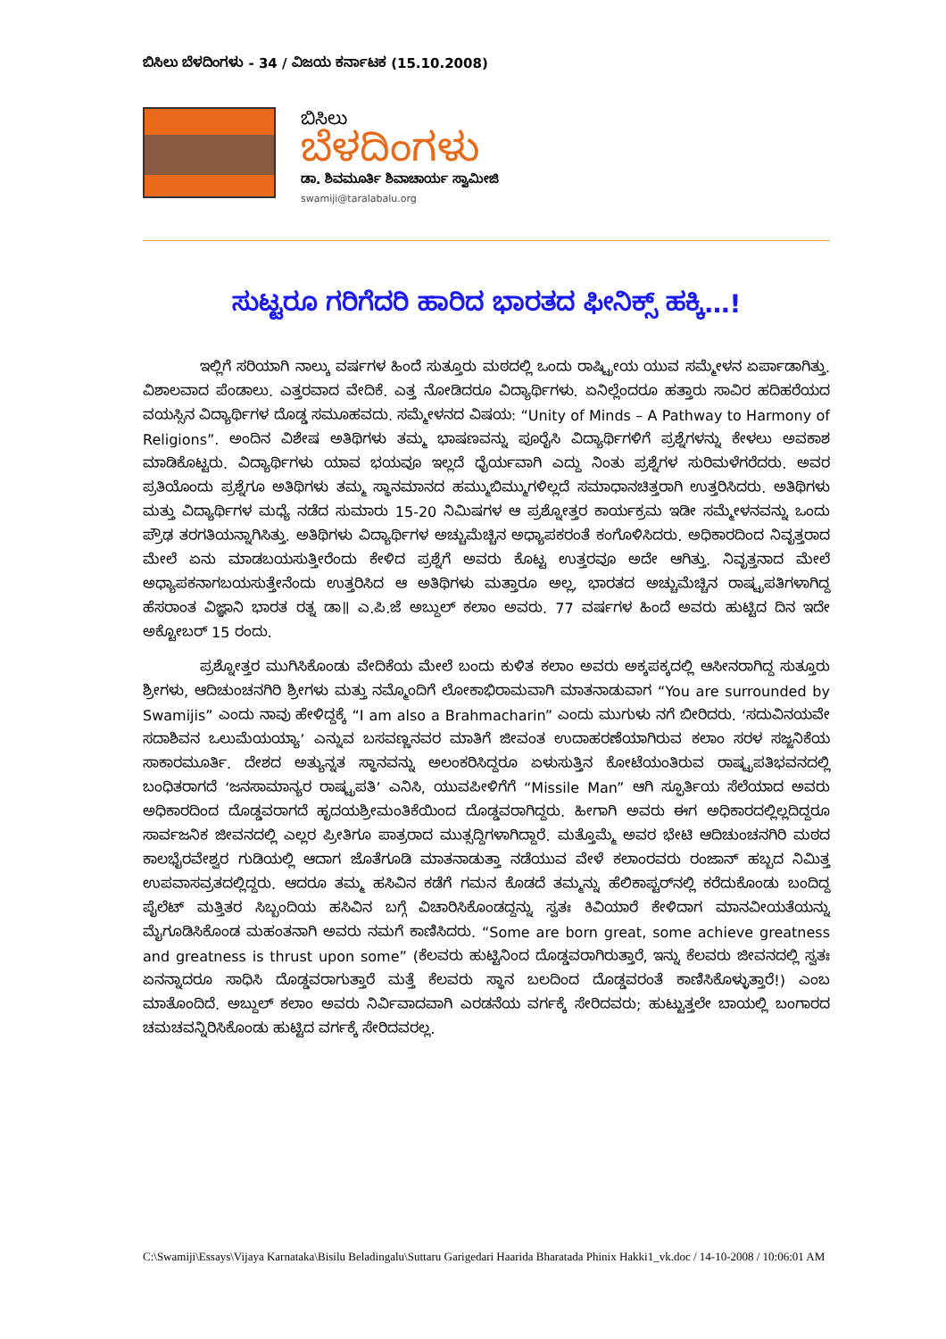ಬಿಸಿಲು ಬೆಳದಿಂಗಳು - 34 / ವಿಜಯ ಕರ್ನಾಟಕ (15.10.2008)
ಬಿಸಿಲು
ಬೆಳದಿಂಗಳು
ಡಾ. ಶಿವಮೂರ್ತಿ ಶಿವಾಚಾರ್ಯ ಸ್ವಾಮೀಜಿ
swamiji@taralabalu.org
ಸುಟ್ಟರೂ ಗರಿಗೆದರಿ ಹಾರಿದ ಭಾರತದ ಫೀನಿಕ್ಸ್ ಹಕ್ಕಿ…!
ಇಲ್ಲಿಗೆ ಸರಿಯಾಗಿ ನಾಲ್ಕು ವರ್ಷಗಳ ಹಿಂದೆ ಸುತ್ತೂರು ಮಠದಲ್ಲಿ ಒಂದು ರಾಷ್ಟ್ರೀಯ ಯುವ ಸಮ್ಮೇಳನ ಏರ್ಪಾಡಾಗಿತ್ತು. ವಿಶಾಲವಾದ ಪೆಂಡಾಲು. ಎತ್ತರವಾದ ವೇದಿಕೆ. ಎತ್ತ ನೋಡಿದರೂ ವಿದ್ಯಾರ್ಥಿಗಳು. ಏನಿಲ್ಲೆಂದರೂ ಹತ್ತಾರು ಸಾವಿರ ಹದಿಹರೆಯದ ವಯಸ್ಸಿನ ವಿದ್ಯಾರ್ಥಿಗಳ ದೊಡ್ಡ ಸಮೂಹವದು. ಸಮ್ಮೇಳನದ ವಿಷಯ: “Unity of Minds – A Pathway to Harmony of Religions”. ಅಂದಿನ ವಿಶೇಷ ಅತಿಥಿಗಳು ತಮ್ಮ ಭಾಷಣವನ್ನು ಪೂರೈಸಿ ವಿದ್ಯಾರ್ಥಿಗಳಿಗೆ ಪ್ರಶ್ನೆಗಳನ್ನು ಕೇಳಲು ಅವಕಾಶ ಮಾಡಿಕೊಟ್ಟರು. ವಿದ್ಯಾರ್ಥಿಗಳು ಯಾವ ಭಯವೂ ಇಲ್ಲದೆ ಧೈರ್ಯವಾಗಿ ಎದ್ದು ನಿಂತು ಪ್ರಶ್ನೆಗಳ ಸುರಿಮಳೆಗರೆದರು. ಅವರ ಪ್ರತಿಯೊಂದು ಪ್ರಶ್ನೆಗೂ ಅತಿಥಿಗಳು ತಮ್ಮ ಸ್ಥಾನಮಾನದ ಹಮ್ಮುಬಿಮ್ಮುಗಳಿಲ್ಲದೆ ಸಮಾಧಾನಚಿತ್ತರಾಗಿ ಉತ್ತರಿಸಿದರು. ಅತಿಥಿಗಳು ಮತ್ತು ವಿದ್ಯಾರ್ಥಿಗಳ ಮಧ್ಯೆ ನಡೆದ ಸುಮಾರು 15-20 ನಿಮಿಷಗಳ ಆ ಪ್ರಶ್ನೋತ್ತರ ಕಾರ್ಯಕ್ರಮ ಇಡೀ ಸಮ್ಮೇಳನವನ್ನು ಒಂದು ಪ್ರೌಢ ತರಗತಿಯನ್ನಾಗಿಸಿತ್ತು. ಅತಿಥಿಗಳು ವಿದ್ಯಾರ್ಥಿಗಳ ಅಚ್ಚುಮೆಚ್ಚಿನ ಅಧ್ಯಾಪಕರಂತೆ ಕಂಗೊಳಿಸಿದರು. ಅಧಿಕಾರದಿಂದ ನಿವೃತ್ತರಾದ ಮೇಲೆ ಏನು ಮಾಡಬಯಸುತ್ತೀರೆಂದು ಕೇಳಿದ ಪ್ರಶ್ನೆಗೆ ಅವರು ಕೊಟ್ಟ ಉತ್ತರವೂ ಅದೇ ಆಗಿತ್ತು. ನಿವೃತ್ತನಾದ ಮೇಲೆ ಅಧ್ಯಾಪಕನಾಗಬಯಸುತ್ತೇನೆಂದು ಉತ್ತರಿಸಿದ ಆ ಅತಿಥಿಗಳು ಮತ್ತಾರೂ ಅಲ್ಲ, ಭಾರತದ ಅಚ್ಚುಮೆಚ್ಚಿನ ರಾಷ್ಟ್ರಪತಿಗಳಾಗಿದ್ದ ಹೆಸರಾಂತ ವಿಜ್ಞಾನಿ ಭಾರತ ರತ್ನ ಡಾ॥ ಎ.ಪಿ.ಜೆ ಅಬ್ದುಲ್ ಕಲಾಂ ಅವರು. 77 ವರ್ಷಗಳ ಹಿಂದೆ ಅವರು ಹುಟ್ಟಿದ ದಿನ ಇದೇ ಅಕ್ಟೋಬರ್ 15 ರಂದು.
ಪ್ರಶ್ನೋತ್ತರ ಮುಗಿಸಿಕೊಂಡು ವೇದಿಕೆಯ ಮೇಲೆ ಬಂದು ಕುಳಿತ ಕಲಾಂ ಅವರು ಅಕ್ಕಪಕ್ಕದಲ್ಲಿ ಆಸೀನರಾಗಿದ್ದ ಸುತ್ತೂರು ಶ್ರೀಗಳು, ಆದಿಚುಂಚನಗಿರಿ ಶ್ರೀಗಳು ಮತ್ತು ನಮ್ಮೊಂದಿಗೆ ಲೋಕಾಭಿರಾಮವಾಗಿ ಮಾತನಾಡುವಾಗ “You are surrounded by Swamijis” ಎಂದು ನಾವು ಹೇಳಿದ್ದಕ್ಕೆ “I am also a Brahmacharin” ಎಂದು ಮುಗುಳು ನಗೆ ಬೀರಿದರು. ‘ಸದುವಿನಯವೇ ಸದಾಶಿವನ ಒಲುಮೆಯಯ್ಯಾ’ ಎನ್ನುವ ಬಸವಣ್ಣನವರ ಮಾತಿಗೆ ಜೀವಂತ ಉದಾಹರಣೆಯಾಗಿರುವ ಕಲಾಂ ಸರಳ ಸಜ್ಜನಿಕೆಯ ಸಾಕಾರಮೂರ್ತಿ. ದೇಶದ ಅತ್ಯುನ್ನತ ಸ್ಥಾನವನ್ನು ಅಲಂಕರಿಸಿದ್ದರೂ ಏಳುಸುತ್ತಿನ ಕೋಟೆಯಂತಿರುವ ರಾಷ್ಟ್ರಪತಿಭವನದಲ್ಲಿ ಬಂಧಿತರಾಗದೆ ‘ಜನಸಾಮಾನ್ಯರ ರಾಷ್ಟ್ರಪತಿ’ ಎನಿಸಿ, ಯುವಪೀಳಿಗೆಗೆ “Missile Man” ಆಗಿ ಸ್ಫೂರ್ತಿಯ ಸೆಲೆಯಾದ ಅವರು ಅಧಿಕಾರದಿಂದ ದೊಡ್ಡವರಾಗದೆ ಹೃದಯಶ್ರೀಮಂತಿಕೆಯಿಂದ ದೊಡ್ಡವರಾಗಿದ್ದರು. ಹೀಗಾಗಿ ಅವರು ಈಗ ಅಧಿಕಾರದಲ್ಲಿಲ್ಲದಿದ್ದರೂ ಸಾರ್ವಜನಿಕ ಜೀವನದಲ್ಲಿ ಎಲ್ಲರ ಪ್ರೀತಿಗೂ ಪಾತ್ರರಾದ ಮುತ್ಸದ್ದಿಗಳಾಗಿದ್ದಾರೆ. ಮತ್ತೊಮ್ಮೆ ಅವರ ಭೇಟಿ ಆದಿಚುಂಚನಗಿರಿ ಮಠದ ಕಾಲಭೈರವೇಶ್ವರ ಗುಡಿಯಲ್ಲಿ ಆದಾಗ ಜೊತೆಗೂಡಿ ಮಾತನಾಡುತ್ತಾ ನಡೆಯುವ ವೇಳೆ ಕಲಾಂರವರು ರಂಜಾನ್ ಹಬ್ಬದ ನಿಮಿತ್ತ ಉಪವಾಸವ್ರತದಲ್ಲಿದ್ದರು. ಆದರೂ ತಮ್ಮ ಹಸಿವಿನ ಕಡೆಗೆ ಗಮನ ಕೊಡದೆ ತಮ್ಮನ್ನು ಹೆಲಿಕಾಪ್ಟರ್‌ನಲ್ಲಿ ಕರೆದುಕೊಂಡು ಬಂದಿದ್ದ ಪೈಲೆಟ್ ಮತ್ತಿತರ ಸಿಬ್ಬಂದಿಯ ಹಸಿವಿನ ಬಗ್ಗೆ ವಿಚಾರಿಸಿಕೊಂಡದ್ದನ್ನು ಸ್ವತಃ ಕಿವಿಯಾರೆ ಕೇಳಿದಾಗ ಮಾನವೀಯತೆಯನ್ನು ಮೈಗೂಡಿಸಿಕೊಂಡ ಮಹಂತನಾಗಿ ಅವರು ನಮಗೆ ಕಾಣಿಸಿದರು. “Some are born great, some achieve greatness and greatness is thrust upon some” (ಕೆಲವರು ಹುಟ್ಟಿನಿಂದ ದೊಡ್ಡವರಾಗಿರುತ್ತಾರೆ, ಇನ್ನು ಕೆಲವರು ಜೀವನದಲ್ಲಿ ಸ್ವತಃ ಏನನ್ನಾದರೂ ಸಾಧಿಸಿ ದೊಡ್ಡವರಾಗುತ್ತಾರೆ ಮತ್ತೆ ಕೆಲವರು ಸ್ಥಾನ ಬಲದಿಂದ ದೊಡ್ಡವರಂತೆ ಕಾಣಿಸಿಕೊಳ್ಳುತ್ತಾರೆ!) ಎಂಬ ಮಾತೊಂದಿದೆ. ಅಬ್ದುಲ್ ಕಲಾಂ ಅವರು ನಿರ್ವಿವಾದವಾಗಿ ಎರಡನೆಯ ವರ್ಗಕ್ಕೆ ಸೇರಿದವರು; ಹುಟ್ಟುತ್ತಲೇ ಬಾಯಲ್ಲಿ ಬಂಗಾರದ ಚಮಚವನ್ನಿರಿಸಿಕೊಂಡು ಹುಟ್ಟಿದ ವರ್ಗಕ್ಕೆ ಸೇರಿದವರಲ್ಲ.
C:\Swamiji\Essays\Vijaya Karnataka\Bisilu Beladingalu\Suttaru Garigedari Haarida Bharatada Phinix Hakki1_vk.doc / 14-10-2008 / 10:06:01 AM